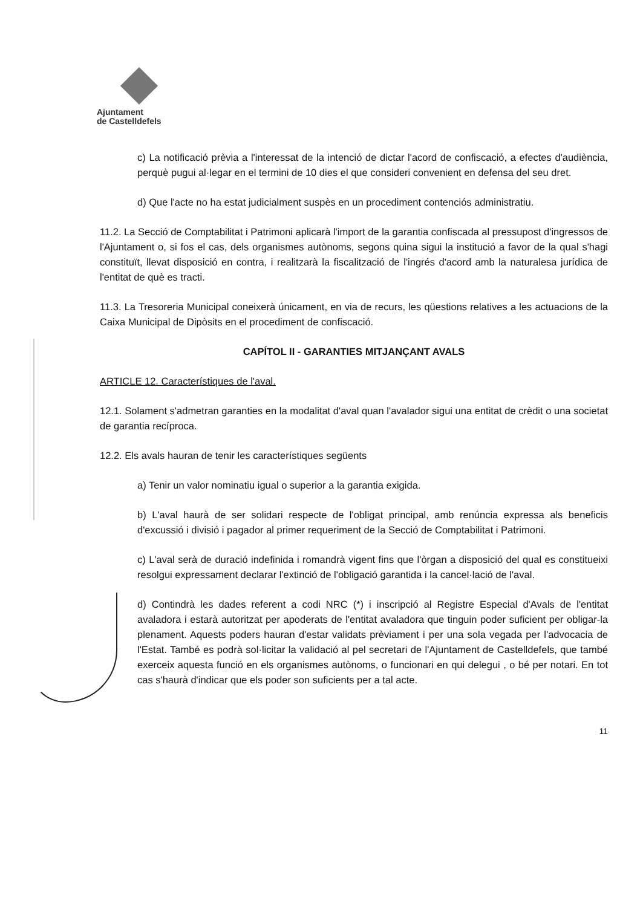Ajuntament
de Castelldefels
c) La notificació prèvia a l'interessat de la intenció de dictar l'acord de confiscació, a efectes d'audiència, perquè pugui al·legar en el termini de 10 dies el que consideri convenient en defensa del seu dret.
d) Que l'acte no ha estat judicialment suspès en un procediment contenciós administratiu.
11.2. La Secció de Comptabilitat i Patrimoni aplicarà l'import de la garantia confiscada al pressupost d'ingressos de l'Ajuntament o, si fos el cas, dels organismes autònoms, segons quina sigui la institució a favor de la qual s'hagi constituït, llevat disposició en contra, i realitzarà la fiscalització de l'ingrés d'acord amb la naturalesa jurídica de l'entitat de què es tracti.
11.3. La Tresoreria Municipal coneixerà únicament, en via de recurs, les qüestions relatives a les actuacions de la Caixa Municipal de Dipòsits en el procediment de confiscació.
CAPÍTOL II - GARANTIES MITJANÇANT AVALS
ARTICLE 12. Característiques de l'aval.
12.1. Solament s'admetran garanties en la modalitat d'aval quan l'avalador sigui una entitat de crèdit o una societat de garantia recíproca.
12.2. Els avals hauran de tenir les característiques següents
a) Tenir un valor nominatiu igual o superior a la garantia exigida.
b) L'aval haurà de ser solidari respecte de l'obligat principal, amb renúncia expressa als beneficis d'excussió i divisió i pagador al primer requeriment de la Secció de Comptabilitat i Patrimoni.
c) L'aval serà de duració indefinida i romandrà vigent fins que l'òrgan a disposició del qual es constitueixi resolgui expressament declarar l'extinció de l'obligació garantida i la cancel·lació de l'aval.
d) Contindrà les dades referent a codi NRC (*) i inscripció al Registre Especial d'Avals de l'entitat avaladora i estarà autoritzat per apoderats de l'entitat avaladora que tinguin poder suficient per obligar-la plenament. Aquests poders hauran d'estar validats prèviament i per una sola vegada per l'advocacia de l'Estat. També es podrà sol·licitar la validació al pel secretari de l'Ajuntament de Castelldefels, que també exerceix aquesta funció en els organismes autònoms, o funcionari en qui delegui , o bé per notari. En tot cas s'haurà d'indicar que els poder son suficients per a tal acte.
11